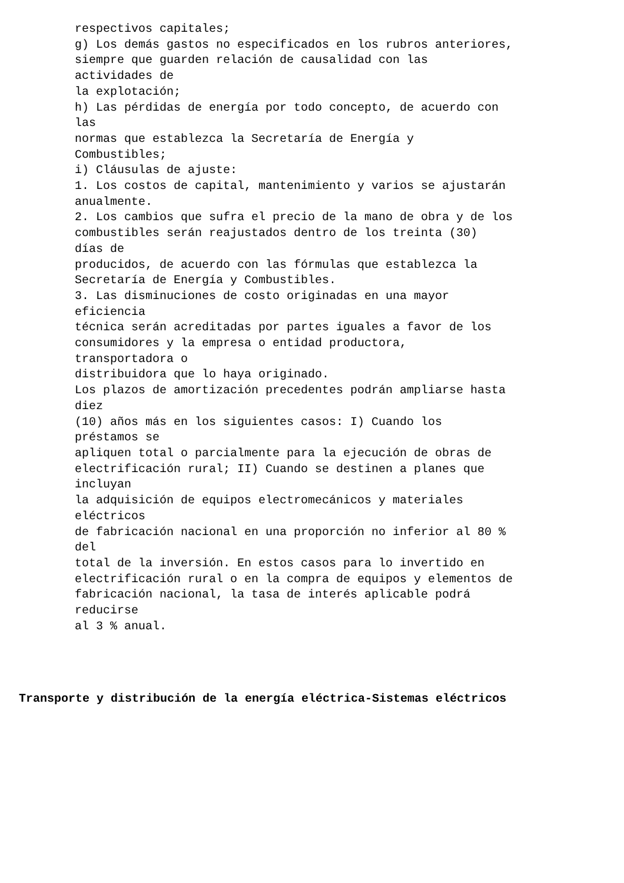respectivos capitales;
g) Los demás gastos no especificados en los rubros anteriores,
siempre que guarden relación de causalidad con las
actividades de
la explotación;
h) Las pérdidas de energía por todo concepto, de acuerdo con
las
normas que establezca la Secretaría de Energía y
Combustibles;
i) Cláusulas de ajuste:
1. Los costos de capital, mantenimiento y varios se ajustarán
anualmente.
2. Los cambios que sufra el precio de la mano de obra y de los
combustibles serán reajustados dentro de los treinta (30)
días de
producidos, de acuerdo con las fórmulas que establezca la
Secretaría de Energía y Combustibles.
3. Las disminuciones de costo originadas en una mayor
eficiencia
técnica serán acreditadas por partes iguales a favor de los
consumidores y la empresa o entidad productora,
transportadora o
distribuidora que lo haya originado.
Los plazos de amortización precedentes podrán ampliarse hasta
diez
(10) años más en los siguientes casos: I) Cuando los
préstamos se
apliquen total o parcialmente para la ejecución de obras de
electrificación rural; II) Cuando se destinen a planes que
incluyan
la adquisición de equipos electromecánicos y materiales
eléctricos
de fabricación nacional en una proporción no inferior al 80 %
del
total de la inversión. En estos casos para lo invertido en
electrificación rural o en la compra de equipos y elementos de
fabricación nacional, la tasa de interés aplicable podrá
reducirse
al 3 % anual.
Transporte y distribución de la energía eléctrica-Sistemas eléctricos